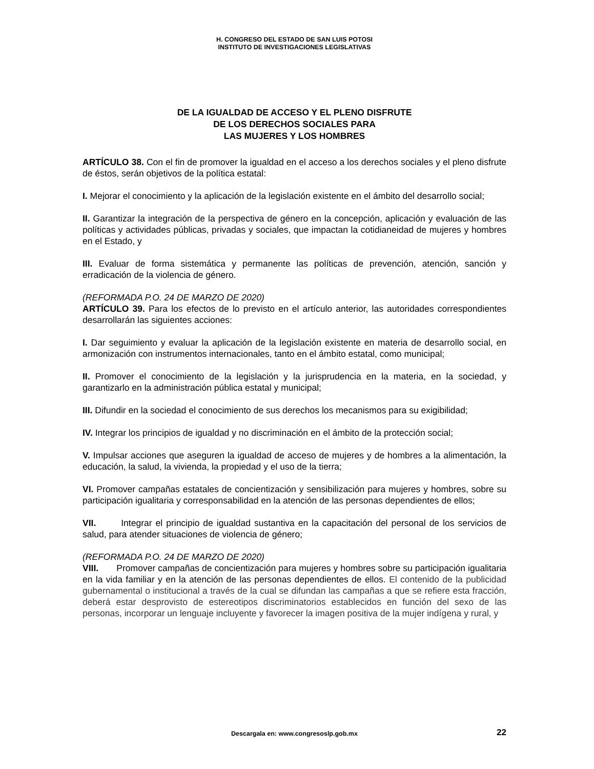H. CONGRESO DEL ESTADO DE SAN LUIS POTOSI
INSTITUTO DE INVESTIGACIONES LEGISLATIVAS
DE LA IGUALDAD DE ACCESO Y EL PLENO DISFRUTE
DE LOS DERECHOS SOCIALES PARA
LAS MUJERES Y LOS HOMBRES
ARTÍCULO 38. Con el fin de promover la igualdad en el acceso a los derechos sociales y el pleno disfrute de éstos, serán objetivos de la política estatal:
I. Mejorar el conocimiento y la aplicación de la legislación existente en el ámbito del desarrollo social;
II. Garantizar la integración de la perspectiva de género en la concepción, aplicación y evaluación de las políticas y actividades públicas, privadas y sociales, que impactan la cotidianeidad de mujeres y hombres en el Estado, y
III. Evaluar de forma sistemática y permanente las políticas de prevención, atención, sanción y erradicación de la violencia de género.
(REFORMADA P.O. 24 DE MARZO DE 2020)
ARTÍCULO 39. Para los efectos de lo previsto en el artículo anterior, las autoridades correspondientes desarrollarán las siguientes acciones:
I. Dar seguimiento y evaluar la aplicación de la legislación existente en materia de desarrollo social, en armonización con instrumentos internacionales, tanto en el ámbito estatal, como municipal;
II. Promover el conocimiento de la legislación y la jurisprudencia en la materia, en la sociedad, y garantizarlo en la administración pública estatal y municipal;
III. Difundir en la sociedad el conocimiento de sus derechos los mecanismos para su exigibilidad;
IV. Integrar los principios de igualdad y no discriminación en el ámbito de la protección social;
V. Impulsar acciones que aseguren la igualdad de acceso de mujeres y de hombres a la alimentación, la educación, la salud, la vivienda, la propiedad y el uso de la tierra;
VI. Promover campañas estatales de concientización y sensibilización para mujeres y hombres, sobre su participación igualitaria y corresponsabilidad en la atención de las personas dependientes de ellos;
VII. Integrar el principio de igualdad sustantiva en la capacitación del personal de los servicios de salud, para atender situaciones de violencia de género;
(REFORMADA P.O. 24 DE MARZO DE 2020)
VIII. Promover campañas de concientización para mujeres y hombres sobre su participación igualitaria en la vida familiar y en la atención de las personas dependientes de ellos. El contenido de la publicidad gubernamental o institucional a través de la cual se difundan las campañas a que se refiere esta fracción, deberá estar desprovisto de estereotipos discriminatorios establecidos en función del sexo de las personas, incorporar un lenguaje incluyente y favorecer la imagen positiva de la mujer indígena y rural, y
Descargala en: www.congresoslp.gob.mx 22